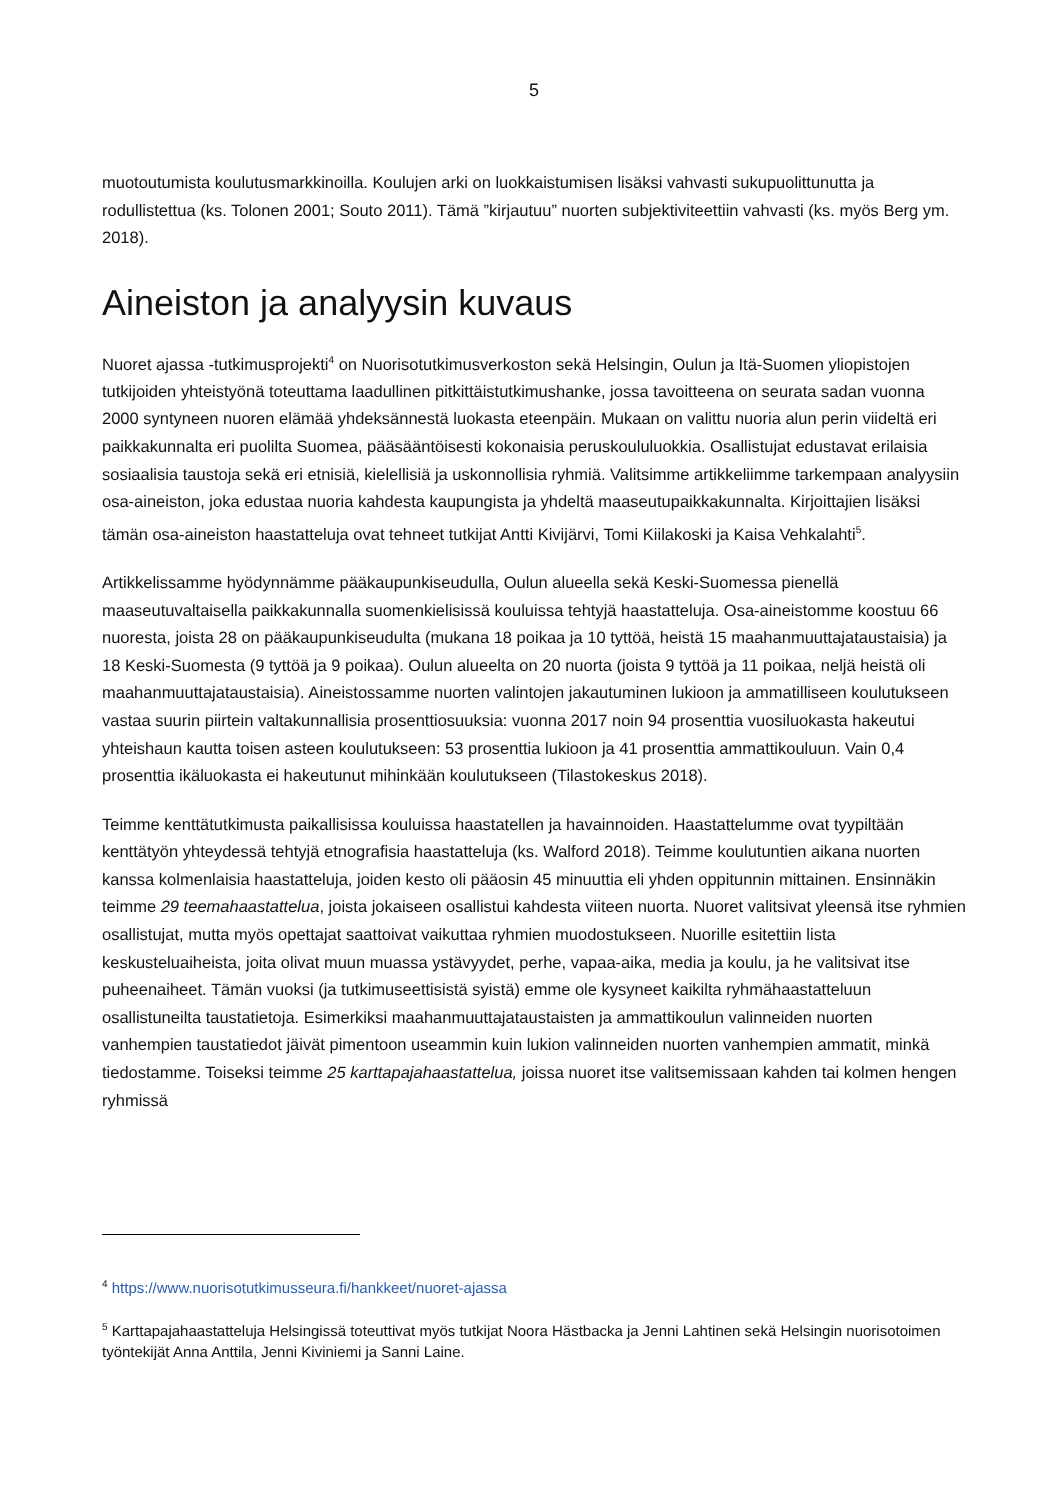5
muotoutumista koulutusmarkkinoilla. Koulujen arki on luokkaistumisen lisäksi vahvasti sukupuolittunutta ja rodullistettua (ks. Tolonen 2001; Souto 2011). Tämä ”kirjautuu” nuorten subjektiviteettiin vahvasti (ks. myös Berg ym. 2018).
Aineiston ja analyysin kuvaus
Nuoret ajassa -tutkimusprojekti<sup>4</sup> on Nuorisotutkimusverkoston sekä Helsingin, Oulun ja Itä-Suomen yliopistojen tutkijoiden yhteistyönä toteuttama laadullinen pitkittäistutkimushanke, jossa tavoitteena on seurata sadan vuonna 2000 syntyneen nuoren elämää yhdeksännestä luokasta eteenpäin. Mukaan on valittu nuoria alun perin viideltä eri paikkakunnalta eri puolilta Suomea, pääsääntöisesti kokonaisia peruskoululuokkia. Osallistujat edustavat erilaisia sosiaalisia taustoja sekä eri etnisiä, kielellisiä ja uskonnollisia ryhmiä. Valitsimme artikkeliimme tarkempaan analyysiin osa-aineiston, joka edustaa nuoria kahdesta kaupungista ja yhdeltä maaseutupaikkakunnalta. Kirjoittajien lisäksi tämän osa-aineiston haastatteluja ovat tehneet tutkijat Antti Kivijärvi, Tomi Kiilakoski ja Kaisa Vehkalahti<sup>5</sup>.
Artikkelissamme hyödynnämme pääkaupunkiseudulla, Oulun alueella sekä Keski-Suomessa pienellä maaseutuvaltaisella paikkakunnalla suomenkielisissä kouluissa tehtyjä haastatteluja. Osa-aineistomme koostuu 66 nuoresta, joista 28 on pääkaupunkiseudulta (mukana 18 poikaa ja 10 tyttöä, heistä 15 maahanmuuttajataustaisia) ja 18 Keski-Suomesta (9 tyttöä ja 9 poikaa). Oulun alueelta on 20 nuorta (joista 9 tyttöä ja 11 poikaa, neljä heistä oli maahanmuuttajataustaisia). Aineistossamme nuorten valintojen jakautuminen lukioon ja ammatilliseen koulutukseen vastaa suurin piirtein valtakunnallisia prosenttiosuuksia: vuonna 2017 noin 94 prosenttia vuosiluokasta hakeutui yhteishaun kautta toisen asteen koulutukseen: 53 prosenttia lukioon ja 41 prosenttia ammattikouluun. Vain 0,4 prosenttia ikäluokasta ei hakeutunut mihinkään koulutukseen (Tilastokeskus 2018).
Teimme kenttätutkimusta paikallisissa kouluissa haastatellen ja havainnoiden. Haastattelumme ovat tyypiltään kenttätyön yhteydessä tehtyjä etnografisia haastatteluja (ks. Walford 2018). Teimme koulutuntien aikana nuorten kanssa kolmenlaisia haastatteluja, joiden kesto oli pääosin 45 minuuttia eli yhden oppitunnin mittainen. Ensinnäkin teimme 29 teemahaastattelua, joista jokaiseen osallistui kahdesta viiteen nuorta. Nuoret valitsivat yleensä itse ryhmien osallistujat, mutta myös opettajat saattoivat vaikuttaa ryhmien muodostukseen. Nuorille esitettiin lista keskusteluaiheista, joita olivat muun muassa ystävyydet, perhe, vapaa-aika, media ja koulu, ja he valitsivat itse puheenaiheet. Tämän vuoksi (ja tutkimuseettisistä syistä) emme ole kysyneet kaikilta ryhmähaastatteluun osallistuneilta taustatietoja. Esimerkiksi maahanmuuttajataustaisten ja ammattikoulun valinneiden nuorten vanhempien taustatiedot jäivät pimentoon useammin kuin lukion valinneiden nuorten vanhempien ammatit, minkä tiedostamme. Toiseksi teimme 25 karttapajahaastattelua, joissa nuoret itse valitsemissaan kahden tai kolmen hengen ryhmissä
<sup>4</sup> https://www.nuorisotutkimusseura.fi/hankkeet/nuoret-ajassa
<sup>5</sup> Karttapajahaastatteluja Helsingissä toteuttivat myös tutkijat Noora Hästbacka ja Jenni Lahtinen sekä Helsingin nuorisotoimen työntekijät Anna Anttila, Jenni Kiviniemi ja Sanni Laine.